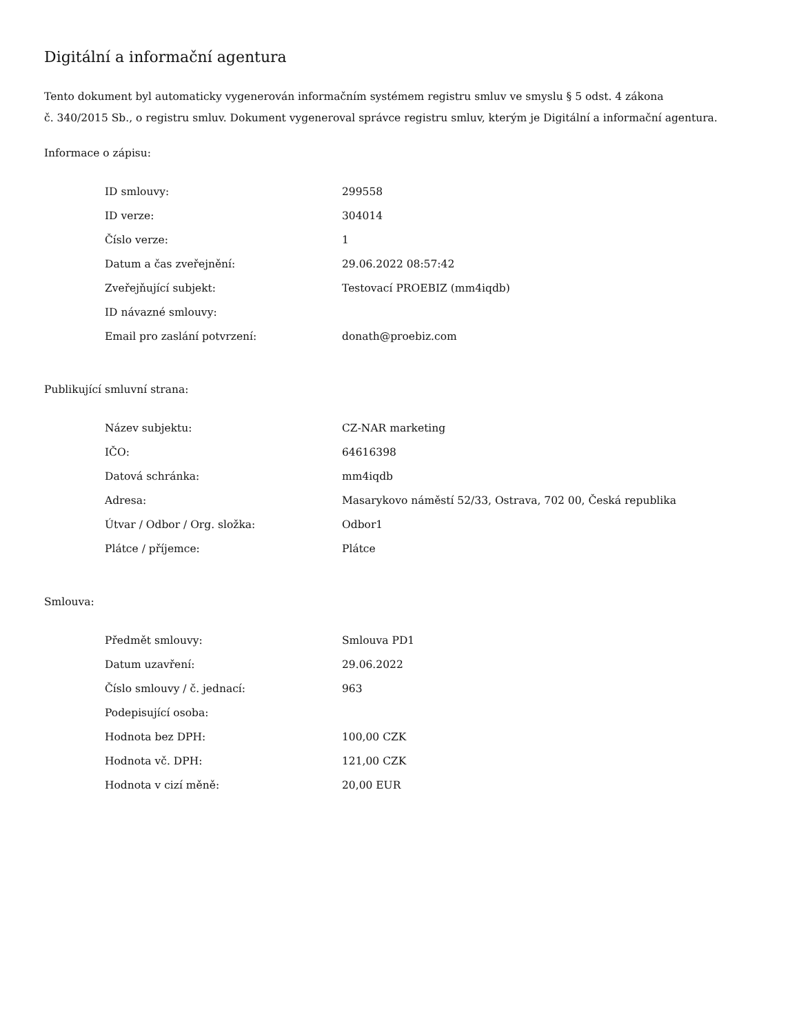Digitální a informační agentura
Tento dokument byl automaticky vygenerován informačním systémem registru smluv ve smyslu § 5 odst. 4 zákona
č. 340/2015 Sb., o registru smluv. Dokument vygeneroval správce registru smluv, kterým je Digitální a informační agentura.
Informace o zápisu:
| ID smlouvy: | 299558 |
| ID verze: | 304014 |
| Číslo verze: | 1 |
| Datum a čas zveřejnění: | 29.06.2022 08:57:42 |
| Zveřejňující subjekt: | Testovací PROEBIZ (mm4iqdb) |
| ID návazné smlouvy: | |
| Email pro zaslání potvrzení: | donath@proebiz.com |
Publikující smluvní strana:
| Název subjektu: | CZ-NAR marketing |
| IČO: | 64616398 |
| Datová schránka: | mm4iqdb |
| Adresa: | Masarykovo náměstí 52/33, Ostrava, 702 00, Česká republika |
| Útvar / Odbor / Org. složka: | Odbor1 |
| Plátce / příjemce: | Plátce |
Smlouva:
| Předmět smlouvy: | Smlouva PD1 |
| Datum uzavření: | 29.06.2022 |
| Číslo smlouvy / č. jednací: | 963 |
| Podepisující osoba: | |
| Hodnota bez DPH: | 100,00 CZK |
| Hodnota vč. DPH: | 121,00 CZK |
| Hodnota v cizí měně: | 20,00 EUR |